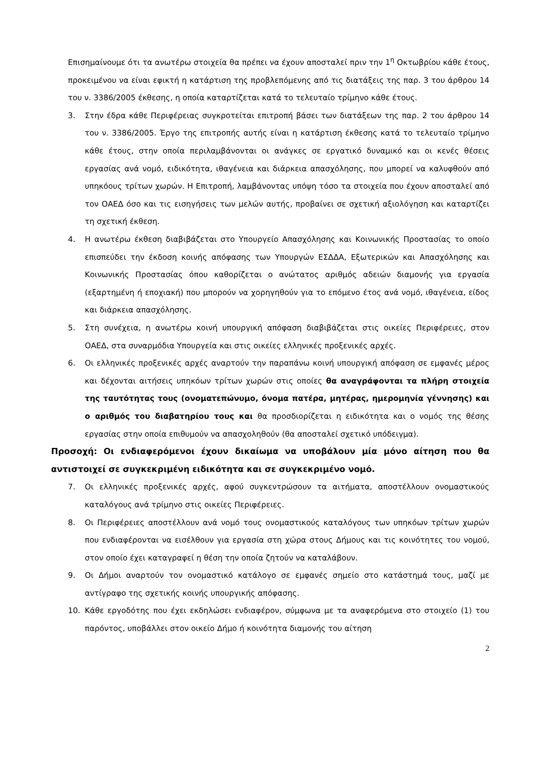Επισημαίνουμε ότι τα ανωτέρω στοιχεία θα πρέπει να έχουν αποσταλεί πριν την 1<sup>η</sup> Οκτωβρίου κάθε έτους, προκειμένου να είναι εφικτή η κατάρτιση της προβλεπόμενης από τις διατάξεις της παρ. 3 του άρθρου 14 του ν. 3386/2005 έκθεσης, η οποία καταρτίζεται κατά το τελευταίο τρίμηνο κάθε έτους.
3. Στην έδρα κάθε Περιφέρειας συγκροτείται επιτροπή βάσει των διατάξεων της παρ. 2 του άρθρου 14 του ν. 3386/2005. Έργο της επιτροπής αυτής είναι η κατάρτιση έκθεσης κατά το τελευταίο τρίμηνο κάθε έτους, στην οποία περιλαμβάνονται οι ανάγκες σε εργατικό δυναμικό και οι κενές θέσεις εργασίας ανά νομό, ειδικότητα, ιθαγένεια και διάρκεια απασχόλησης, που μπορεί να καλυφθούν από υπηκόους τρίτων χωρών. Η Επιτροπή, λαμβάνοντας υπόψη τόσο τα στοιχεία που έχουν αποσταλεί από τον ΟΑΕΔ όσο και τις εισηγήσεις των μελών αυτής, προβαίνει σε σχετική αξιολόγηση και καταρτίζει τη σχετική έκθεση.
4. Η ανωτέρω έκθεση διαβιβάζεται στο Υπουργείο Απασχόλησης και Κοινωνικής Προστασίας το οποίο επισπεύδει την έκδοση κοινής απόφασης των Υπουργών ΕΣΔΔΑ, Εξωτερικών και Απασχόλησης και Κοινωνικής Προστασίας όπου καθορίζεται ο ανώτατος αριθμός αδειών διαμονής για εργασία (εξαρτημένη ή εποχιακή) που μπορούν να χορηγηθούν για το επόμενο έτος ανά νομό, ιθαγένεια, είδος και διάρκεια απασχόλησης.
5. Στη συνέχεια, η ανωτέρω κοινή υπουργική απόφαση διαβιβάζεται στις οικείες Περιφέρειες, στον ΟΑΕΔ, στα συναρμόδια Υπουργεία και στις οικείες ελληνικές προξενικές αρχές.
6. Οι ελληνικές προξενικές αρχές αναρτούν την παραπάνω κοινή υπουργική απόφαση σε εμφανές μέρος και δέχονται αιτήσεις υπηκόων τρίτων χωρών στις οποίες θα αναγράφονται τα πλήρη στοιχεία της ταυτότητας τους (ονοματεπώνυμο, όνομα πατέρα, μητέρας, ημερομηνία γέννησης) και ο αριθμός του διαβατηρίου τους και θα προσδιορίζεται η ειδικότητα και ο νομός της θέσης εργασίας στην οποία επιθυμούν να απασχοληθούν (θα αποσταλεί σχετικό υπόδειγμα).
Προσοχή: Οι ενδιαφερόμενοι έχουν δικαίωμα να υποβάλουν μία μόνο αίτηση που θα αντιστοιχεί σε συγκεκριμένη ειδικότητα και σε συγκεκριμένο νομό.
7. Οι ελληνικές προξενικές αρχές, αφού συγκεντρώσουν τα αιτήματα, αποστέλλουν ονομαστικούς καταλόγους ανά τρίμηνο στις οικείες Περιφέρειες.
8. Οι Περιφέρειες αποστέλλουν ανά νομό τους ονομαστικούς καταλόγους των υπηκόων τρίτων χωρών που ενδιαφέρονται να εισέλθουν για εργασία στη χώρα στους Δήμους και τις κοινότητες του νομού, στον οποίο έχει καταγραφεί η θέση την οποία ζητούν να καταλάβουν.
9. Οι Δήμοι αναρτούν τον ονομαστικό κατάλογο σε εμφανές σημείο στο κατάστημά τους, μαζί με αντίγραφο της σχετικής κοινής υπουργικής απόφασης.
10. Κάθε εργοδότης που έχει εκδηλώσει ενδιαφέρον, σύμφωνα με τα αναφερόμενα στο στοιχείο (1) του παρόντος, υποβάλλει στον οικείο Δήμο ή κοινότητα διαμονής του αίτηση
2